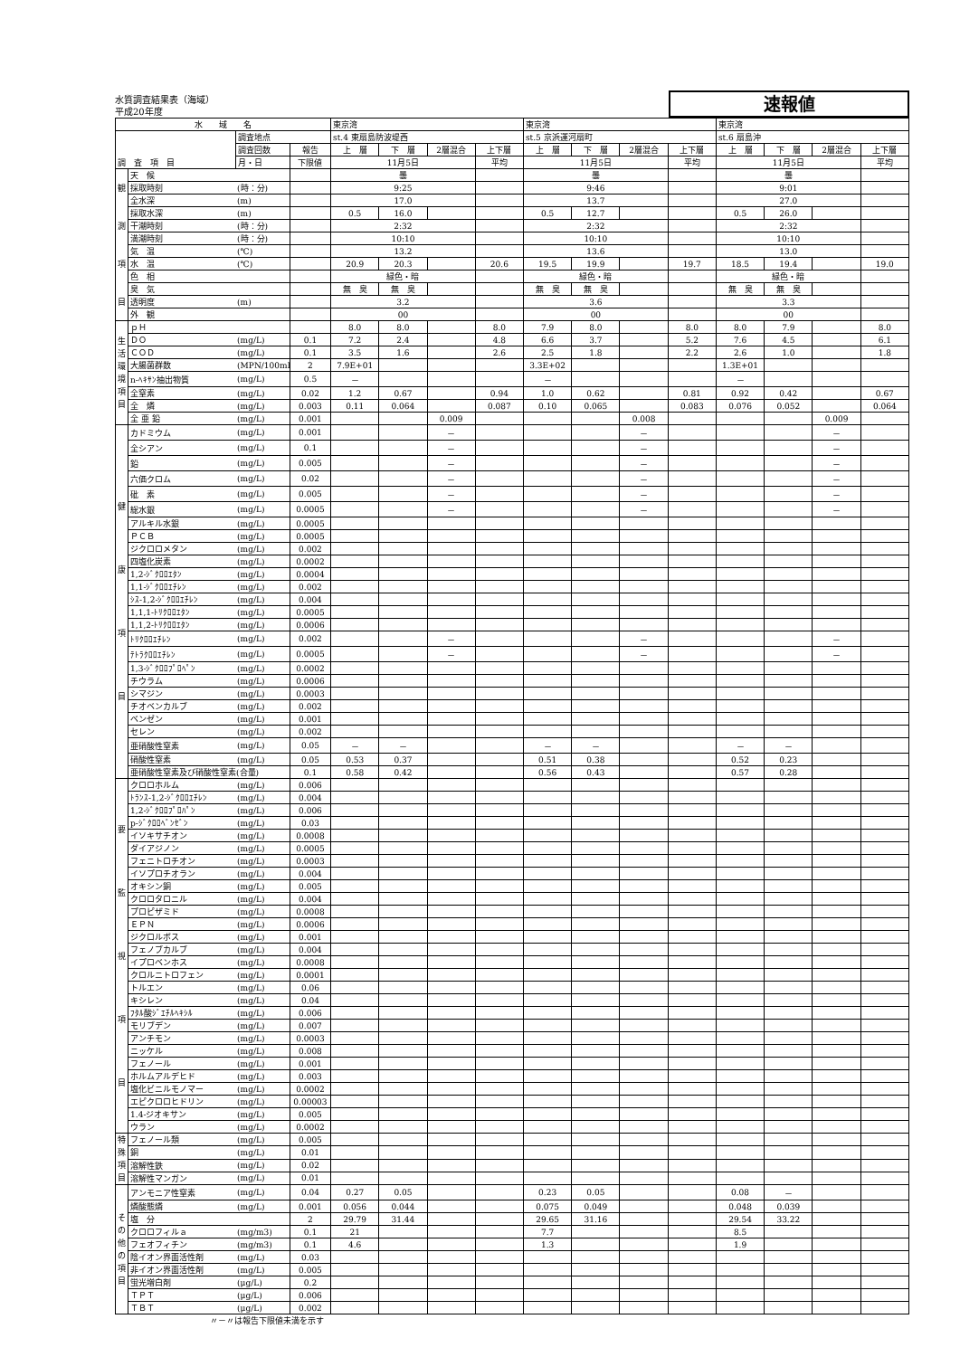水質調査結果表（海域）
平成20年度
速報値
| 水 域 名 | | | | 東京湾 | | | | 東京湾 | | | | 東京湾 | | | |
| --- | --- | --- | --- | --- | --- | --- | --- | --- | --- | --- | --- | --- | --- | --- | --- |
| 調 査 項 目 | | 調査地点 | | st.4 東扇島防波堤西 | | | | st.5 京浜運河扇町 | | | | st.6 扇島沖 | | | |
| | | 調査回数 | 報告 | 上 層 | 下 層 | 2層混合 | 上下層 | 上 層 | 下 層 | 2層混合 | 上下層 | 上 層 | 下 層 | 2層混合 | 上下層 |
| | | 月・日 | 下限値 | 11月5日 | | | 平均 | 11月5日 | | | 平均 | 11月5日 | | | 平均 |
| 観 測 項 目 | 天 候 | | | 曇 | | | | 曇 | | | | 曇 | | | |
| | 採取時刻 | (時：分) | | 9:25 | | | | 9:46 | | | | 9:01 | | | |
| | 全水深 | (m) | | 17.0 | | | | 13.7 | | | | 27.0 | | | |
| | 採取水深 | (m) | | 0.5 | 16.0 | | | 0.5 | 12.7 | | | 0.5 | 26.0 | | |
| | 干潮時刻 | (時：分) | | 2:32 | | | | 2:32 | | | | 2:32 | | | |
| | 満潮時刻 | (時：分) | | 10:10 | | | | 10:10 | | | | 10:10 | | | |
| | 気 温 | (℃) | | 13.2 | | | | 13.6 | | | | 13.0 | | | |
| | 水 温 | (℃) | | 20.9 | 20.3 | | 20.6 | 19.5 | 19.9 | | 19.7 | 18.5 | 19.4 | | 19.0 |
| | 色 相 | | | 緑色・暗 | | | | 緑色・暗 | | | | 緑色・暗 | | | |
| | 臭 気 | | | 無 臭 | 無 臭 | | | 無 臭 | 無 臭 | | | 無 臭 | 無 臭 | | |
| | 透明度 | (m) | | 3.2 | | | | 3.6 | | | | 3.3 | | | |
| | 外 観 | | | 00 | | | | 00 | | | | 00 | | | |
| 生 活 環 境 項 目 | ｐＨ | | | 8.0 | 8.0 | | 8.0 | 7.9 | 8.0 | | 8.0 | 8.0 | 7.9 | | 8.0 |
| | ＤＯ | (mg/L) | 0.1 | 7.2 | 2.4 | | 4.8 | 6.6 | 3.7 | | 5.2 | 7.6 | 4.5 | | 6.1 |
| | ＣＯＤ | (mg/L) | 0.1 | 3.5 | 1.6 | | 2.6 | 2.5 | 1.8 | | 2.2 | 2.6 | 1.0 | | 1.8 |
| | 大腸菌群数 | (MPN/100mL) | 2 | 7.9E+01 | | | | 3.3E+02 | | | | 1.3E+01 | | | |
| | n-ﾍｷｻﾝ抽出物質 | (mg/L) | 0.5 | － | | | | － | | | | － | | | |
| | 全窒素 | (mg/L) | 0.02 | 1.2 | 0.67 | | 0.94 | 1.0 | 0.62 | | 0.81 | 0.92 | 0.42 | | 0.67 |
| | 全 燐 | (mg/L) | 0.003 | 0.11 | 0.064 | | 0.087 | 0.10 | 0.065 | | 0.083 | 0.076 | 0.052 | | 0.064 |
| | 全 亜 鉛 | (mg/L) | 0.001 | | | 0.009 | | | | 0.008 | | | | 0.009 | |
| 健 康 項 目 | カドミウム | (mg/L) | 0.001 | | | － | | | | － | | | | － | |
| | 全シアン | (mg/L) | 0.1 | | | － | | | | － | | | | － | |
| | 鉛 | (mg/L) | 0.005 | | | － | | | | － | | | | － | |
| | 六価クロム | (mg/L) | 0.02 | | | － | | | | － | | | | － | |
| | 砒 素 | (mg/L) | 0.005 | | | － | | | | － | | | | － | |
| | 総水銀 | (mg/L) | 0.0005 | | | － | | | | － | | | | － | |
| | アルキル水銀 | (mg/L) | 0.0005 | | | | | | | | | | | | |
| | ＰＣＢ | (mg/L) | 0.0005 | | | | | | | | | | | | |
| | ジクロロメタン | (mg/L) | 0.002 | | | | | | | | | | | | |
| | 四塩化炭素 | (mg/L) | 0.0002 | | | | | | | | | | | | |
| | 1,2-ｼﾞｸﾛﾛｴﾀﾝ | (mg/L) | 0.0004 | | | | | | | | | | | | |
| | 1,1-ｼﾞｸﾛﾛｴﾁﾚﾝ | (mg/L) | 0.002 | | | | | | | | | | | | |
| | ｼｽ-1,2-ｼﾞｸﾛﾛｴﾁﾚﾝ | (mg/L) | 0.004 | | | | | | | | | | | | |
| | 1,1,1-ﾄﾘｸﾛﾛｴﾀﾝ | (mg/L) | 0.0005 | | | | | | | | | | | | |
| | 1,1,2-ﾄﾘｸﾛﾛｴﾀﾝ | (mg/L) | 0.0006 | | | | | | | | | | | | |
| | ﾄﾘｸﾛﾛｴﾁﾚﾝ | (mg/L) | 0.002 | | | － | | | | － | | | | － | |
| | ﾃﾄﾗｸﾛﾛｴﾁﾚﾝ | (mg/L) | 0.0005 | | | － | | | | － | | | | － | |
| | 1,3-ｼﾞｸﾛﾛﾌﾟﾛﾍﾟﾝ | (mg/L) | 0.0002 | | | | | | | | | | | | |
| | チウラム | (mg/L) | 0.0006 | | | | | | | | | | | | |
| | シマジン | (mg/L) | 0.0003 | | | | | | | | | | | | |
| | チオベンカルブ | (mg/L) | 0.002 | | | | | | | | | | | | |
| | ベンゼン | (mg/L) | 0.001 | | | | | | | | | | | | |
| | セレン | (mg/L) | 0.002 | | | | | | | | | | | | |
| | 亜硝酸性窒素 | (mg/L) | 0.05 | － | － | | | － | － | | | － | － | | |
| | 硝酸性窒素 | (mg/L) | 0.05 | 0.53 | 0.37 | | | 0.51 | 0.38 | | | 0.52 | 0.23 | | |
| | 亜硝酸性窒素及び硝酸性窒素(合量) | | 0.1 | 0.58 | 0.42 | | | 0.56 | 0.43 | | | 0.57 | 0.28 | | |
| 要 監 視 項 目 | クロロホルム | (mg/L) | 0.006 | | | | | | | | | | | | |
| | ﾄﾗﾝｽ-1,2-ｼﾞｸﾛﾛｴﾁﾚﾝ | (mg/L) | 0.004 | | | | | | | | | | | | |
| | 1,2-ｼﾞｸﾛﾛﾌﾟﾛﾊﾟﾝ | (mg/L) | 0.006 | | | | | | | | | | | | |
| | p-ｼﾞｸﾛﾛﾍﾞﾝｾﾞﾝ | (mg/L) | 0.03 | | | | | | | | | | | | |
| | イソキサチオン | (mg/L) | 0.0008 | | | | | | | | | | | | |
| | ダイアジノン | (mg/L) | 0.0005 | | | | | | | | | | | | |
| | フェニトロチオン | (mg/L) | 0.0003 | | | | | | | | | | | | |
| | イソプロチオラン | (mg/L) | 0.004 | | | | | | | | | | | | |
| | オキシン銅 | (mg/L) | 0.005 | | | | | | | | | | | | |
| | クロロタロニル | (mg/L) | 0.004 | | | | | | | | | | | | |
| | プロピザミド | (mg/L) | 0.0008 | | | | | | | | | | | | |
| | ＥＰＮ | (mg/L) | 0.0006 | | | | | | | | | | | | |
| | ジクロルボス | (mg/L) | 0.001 | | | | | | | | | | | | |
| | フェノブカルブ | (mg/L) | 0.004 | | | | | | | | | | | | |
| | イプロベンホス | (mg/L) | 0.0008 | | | | | | | | | | | | |
| | クロルニトロフェン | (mg/L) | 0.0001 | | | | | | | | | | | | |
| | トルエン | (mg/L) | 0.06 | | | | | | | | | | | | |
| | キシレン | (mg/L) | 0.04 | | | | | | | | | | | | |
| | ﾌﾀﾙ酸ｼﾞｴﾁﾙﾍｷｼﾙ | (mg/L) | 0.006 | | | | | | | | | | | | |
| | モリブデン | (mg/L) | 0.007 | | | | | | | | | | | | |
| | アンチモン | (mg/L) | 0.0003 | | | | | | | | | | | | |
| | ニッケル | (mg/L) | 0.008 | | | | | | | | | | | | |
| | フェノール | (mg/L) | 0.001 | | | | | | | | | | | | |
| | ホルムアルデヒド | (mg/L) | 0.003 | | | | | | | | | | | | |
| | 塩化ビニルモノマー | (mg/L) | 0.0002 | | | | | | | | | | | | |
| | エピクロロヒドリン | (mg/L) | 0.00003 | | | | | | | | | | | | |
| | 1.4-ジオキサン | (mg/L) | 0.005 | | | | | | | | | | | | |
| | ウラン | (mg/L) | 0.0002 | | | | | | | | | | | | |
| 特 殊 項 目 | フェノール類 | (mg/L) | 0.005 | | | | | | | | | | | | |
| | 銅 | (mg/L) | 0.01 | | | | | | | | | | | | |
| | 溶解性鉄 | (mg/L) | 0.02 | | | | | | | | | | | | |
| | 溶解性マンガン | (mg/L) | 0.01 | | | | | | | | | | | | |
| そ の 他 の 項 目 | アンモニア性窒素 | (mg/L) | 0.04 | 0.27 | 0.05 | | | 0.23 | 0.05 | | | 0.08 | － | | |
| | 燐酸態燐 | (mg/L) | 0.001 | 0.056 | 0.044 | | | 0.075 | 0.049 | | | 0.048 | 0.039 | | |
| | 塩 分 | | 2 | 29.79 | 31.44 | | | 29.65 | 31.16 | | | 29.54 | 33.22 | | |
| | クロロフィルａ | (mg/m3) | 0.1 | 21 | | | | 7.7 | | | | 8.5 | | | |
| | フェオフィチン | (mg/m3) | 0.1 | 4.6 | | | | 1.3 | | | | 1.9 | | | |
| | 陰イオン界面活性剤 | (mg/L) | 0.03 | | | | | | | | | | | | |
| | 非イオン界面活性剤 | (mg/L) | 0.005 | | | | | | | | | | | | |
| | 蛍光増白剤 | (μg/L) | 0.2 | | | | | | | | | | | | |
| | ＴＰＴ | (μg/L) | 0.006 | | | | | | | | | | | | |
| | ＴＢＴ | (μg/L) | 0.002 | | | | | | | | | | | | |
〃－〃は報告下限値未満を示す